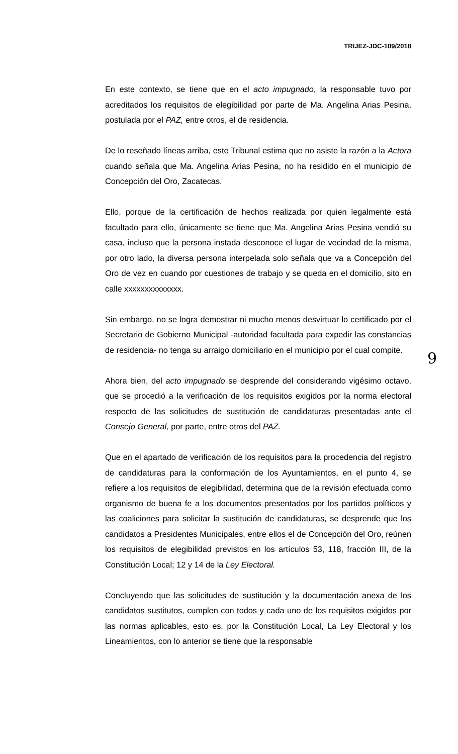TRIJEZ-JDC-109/2018
En este contexto, se tiene que en el acto impugnado, la responsable tuvo por acreditados los requisitos de elegibilidad por parte de Ma. Angelina Arias Pesina, postulada por el PAZ, entre otros, el de residencia.
De lo reseñado líneas arriba, este Tribunal estima que no asiste la razón a la Actora cuando señala que Ma. Angelina Arias Pesina, no ha residido en el municipio de Concepción del Oro, Zacatecas.
Ello, porque de la certificación de hechos realizada por quien legalmente está facultado para ello, únicamente se tiene que Ma. Angelina Arias Pesina vendió su casa, incluso que la persona instada desconoce el lugar de vecindad de la misma, por otro lado, la diversa persona interpelada solo señala que va a Concepción del Oro de vez en cuando por cuestiones de trabajo y se queda en el domicilio, sito en calle xxxxxxxxxxxxxx.
Sin embargo, no se logra demostrar ni mucho menos desvirtuar lo certificado por el Secretario de Gobierno Municipal -autoridad facultada para expedir las constancias de residencia- no tenga su arraigo domiciliario en el municipio por el cual compite.
Ahora bien, del acto impugnado se desprende del considerando vigésimo octavo, que se procedió a la verificación de los requisitos exigidos por la norma electoral respecto de las solicitudes de sustitución de candidaturas presentadas ante el Consejo General, por parte, entre otros del PAZ.
Que en el apartado de verificación de los requisitos para la procedencia del registro de candidaturas para la conformación de los Ayuntamientos, en el punto 4, se refiere a los requisitos de elegibilidad, determina que de la revisión efectuada como organismo de buena fe a los documentos presentados por los partidos políticos y las coaliciones para solicitar la sustitución de candidaturas, se desprende que los candidatos a Presidentes Municipales, entre ellos el de Concepción del Oro, reúnen los requisitos de elegibilidad previstos en los artículos 53, 118, fracción III, de la Constitución Local; 12 y 14 de la Ley Electoral.
Concluyendo que las solicitudes de sustitución y la documentación anexa de los candidatos sustitutos, cumplen con todos y cada uno de los requisitos exigidos por las normas aplicables, esto es, por la Constitución Local, La Ley Electoral y los Lineamientos, con lo anterior se tiene que la responsable
9